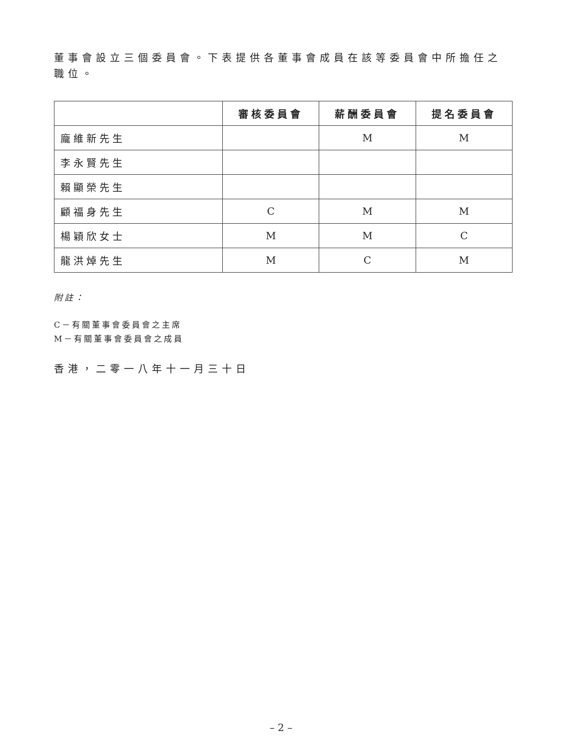董事會設立三個委員會。下表提供各董事會成員在該等委員會中所擔任之職位。
| | 審核委員會 | 薪酬委員會 | 提名委員會 |
| --- | --- | --- | --- |
| 龐維新先生 | | M | M |
| 李永賢先生 | | | |
| 賴顯榮先生 | | | |
| 顧福身先生 | C | M | M |
| 楊穎欣女士 | M | M | C |
| 龍洪焯先生 | M | C | M |
附註：
C－有關董事會委員會之主席
M－有關董事會委員會之成員
香港，二零一八年十一月三十日
– 2 –